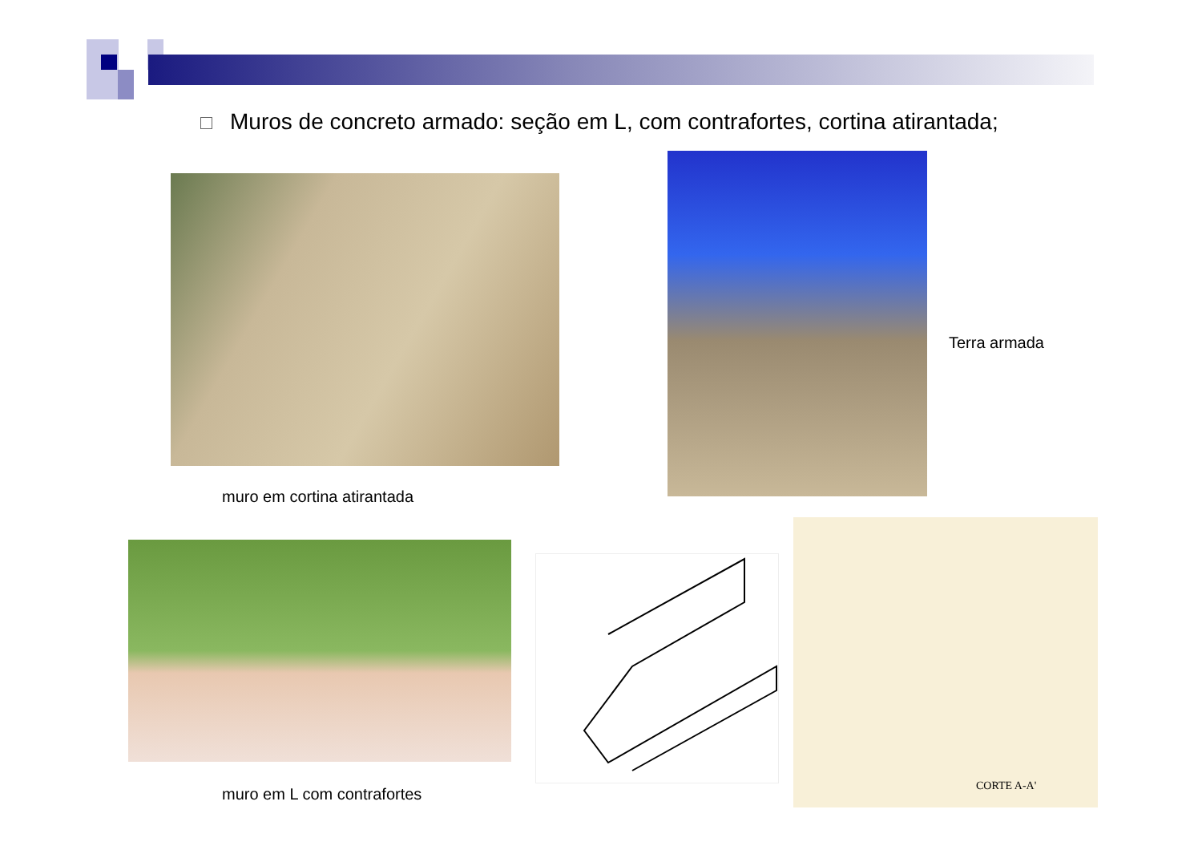Muros de concreto armado: seção em L, com contrafortes, cortina atirantada;
Terra armada
muro em cortina atirantada
CORTE A-A'
muro em L com contrafortes